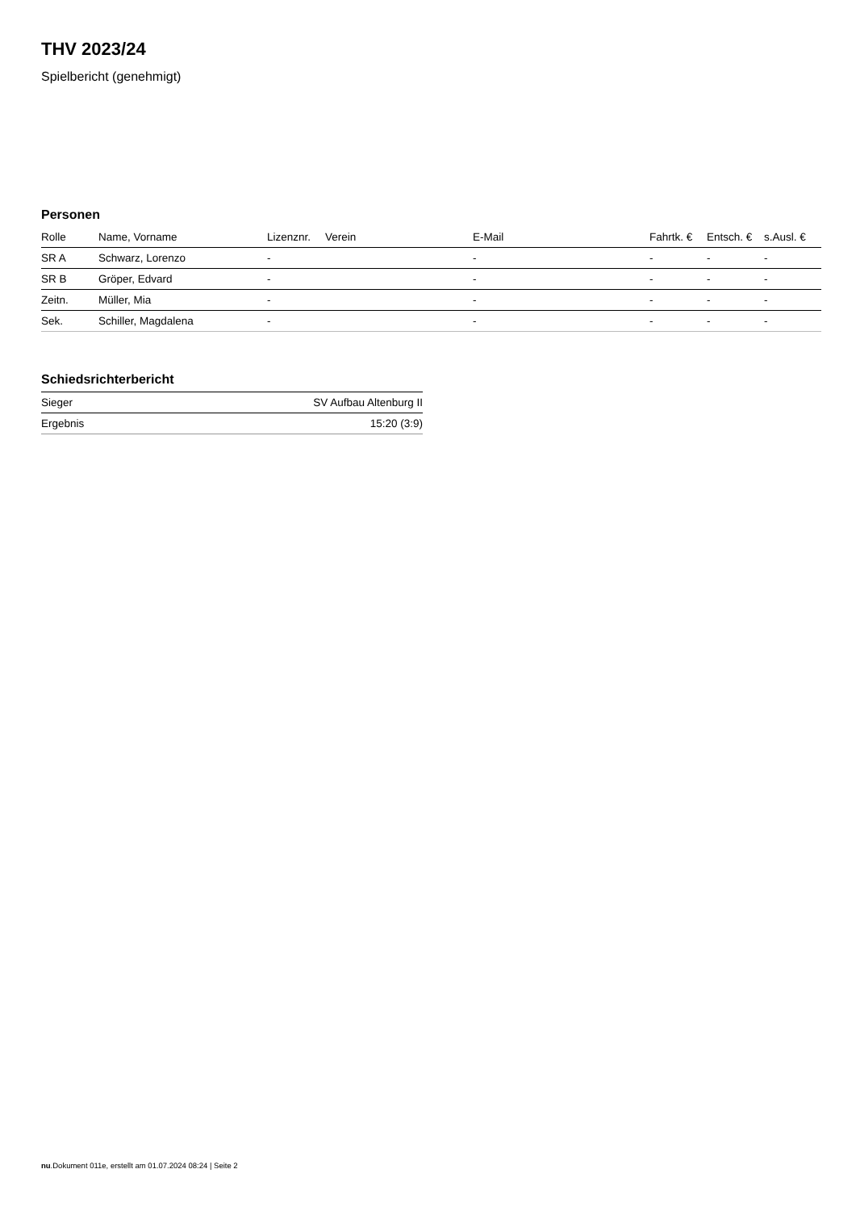THV 2023/24
Spielbericht (genehmigt)
Personen
| Rolle | Name, Vorname | Lizenznr. | Verein | E-Mail | Fahrtk. € | Entsch. € | s.Ausl. € |
| --- | --- | --- | --- | --- | --- | --- | --- |
| SR A | Schwarz, Lorenzo | - | | - | - | - | - |
| SR B | Gröper, Edvard | - | | - | - | - | - |
| Zeitn. | Müller, Mia | - | | - | - | - | - |
| Sek. | Schiller, Magdalena | - | | - | - | - | - |
Schiedsrichterbericht
| Sieger | SV Aufbau Altenburg II |
| Ergebnis | 15:20 (3:9) |
nu.Dokument 011e, erstellt am 01.07.2024 08:24 | Seite 2